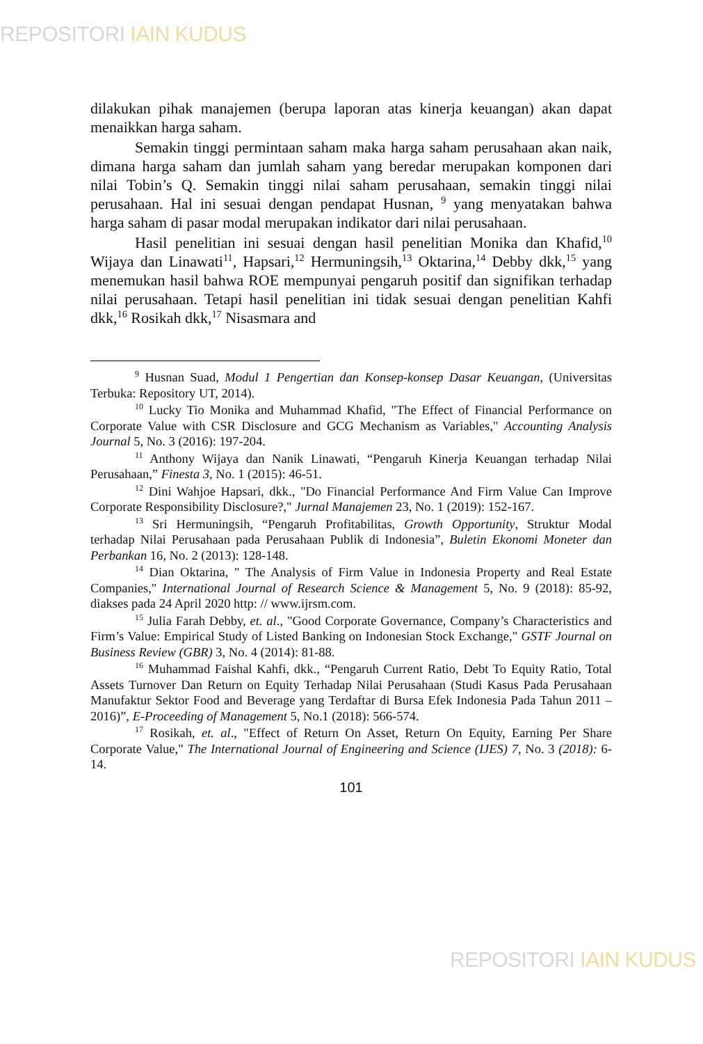REPOSITORI IAIN KUDUS
dilakukan pihak manajemen (berupa laporan atas kinerja keuangan) akan dapat menaikkan harga saham.
Semakin tinggi permintaan saham maka harga saham perusahaan akan naik, dimana harga saham dan jumlah saham yang beredar merupakan komponen dari nilai Tobin’s Q. Semakin tinggi nilai saham perusahaan, semakin tinggi nilai perusahaan. Hal ini sesuai dengan pendapat Husnan, <sup>9</sup> yang menyatakan bahwa harga saham di pasar modal merupakan indikator dari nilai perusahaan.
Hasil penelitian ini sesuai dengan hasil penelitian Monika dan Khafid,<sup>10</sup> Wijaya dan Linawati<sup>11</sup>, Hapsari,<sup>12</sup> Hermuningsih,<sup>13</sup> Oktarina,<sup>14</sup> Debby dkk,<sup>15</sup> yang menemukan hasil bahwa ROE mempunyai pengaruh positif dan signifikan terhadap nilai perusahaan. Tetapi hasil penelitian ini tidak sesuai dengan penelitian Kahfi dkk,<sup>16</sup> Rosikah dkk,<sup>17</sup> Nisasmara and
<sup>9</sup> Husnan Suad, Modul 1 Pengertian dan Konsep-konsep Dasar Keuangan, (Universitas Terbuka: Repository UT, 2014).
<sup>10</sup> Lucky Tio Monika and Muhammad Khafid, "The Effect of Financial Performance on Corporate Value with CSR Disclosure and GCG Mechanism as Variables," Accounting Analysis Journal 5, No. 3 (2016): 197-204.
<sup>11</sup> Anthony Wijaya dan Nanik Linawati, “Pengaruh Kinerja Keuangan terhadap Nilai Perusahaan,” Finesta 3, No. 1 (2015): 46-51.
<sup>12</sup> Dini Wahjoe Hapsari, dkk., "Do Financial Performance And Firm Value Can Improve Corporate Responsibility Disclosure?," Jurnal Manajemen 23, No. 1 (2019): 152-167.
<sup>13</sup> Sri Hermuningsih, “Pengaruh Profitabilitas, Growth Opportunity, Struktur Modal terhadap Nilai Perusahaan pada Perusahaan Publik di Indonesia”, Buletin Ekonomi Moneter dan Perbankan 16, No. 2 (2013): 128-148.
<sup>14</sup> Dian Oktarina, " The Analysis of Firm Value in Indonesia Property and Real Estate Companies," International Journal of Research Science & Management 5, No. 9 (2018): 85-92, diakses pada 24 April 2020 http: // www.ijrsm.com.
<sup>15</sup> Julia Farah Debby, et. al., "Good Corporate Governance, Company’s Characteristics and Firm’s Value: Empirical Study of Listed Banking on Indonesian Stock Exchange," GSTF Journal on Business Review (GBR) 3, No. 4 (2014): 81-88.
<sup>16</sup> Muhammad Faishal Kahfi, dkk., “Pengaruh Current Ratio, Debt To Equity Ratio, Total Assets Turnover Dan Return on Equity Terhadap Nilai Perusahaan (Studi Kasus Pada Perusahaan Manufaktur Sektor Food and Beverage yang Terdaftar di Bursa Efek Indonesia Pada Tahun 2011 – 2016)”, E-Proceeding of Management 5, No.1 (2018): 566-574.
<sup>17</sup> Rosikah, et. al., "Effect of Return On Asset, Return On Equity, Earning Per Share Corporate Value," The International Journal of Engineering and Science (IJES) 7, No. 3 (2018): 6-14.
101
REPOSITORI IAIN KUDUS